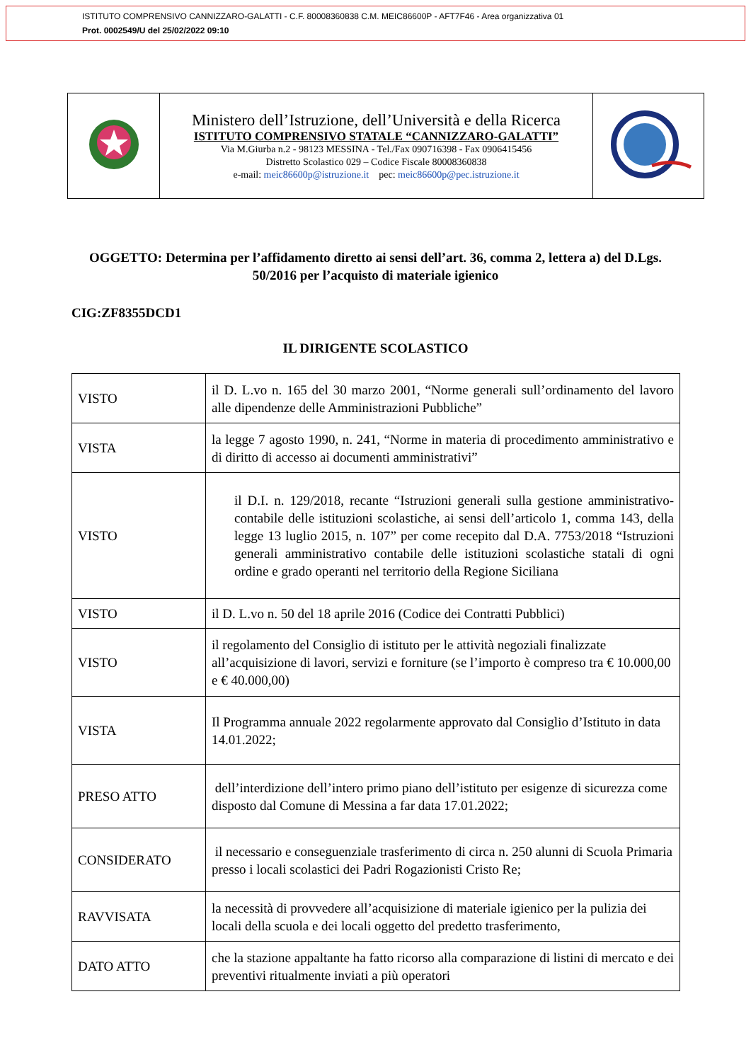ISTITUTO COMPRENSIVO CANNIZZARO-GALATTI - C.F. 80008360838 C.M. MEIC86600P - AFT7F46 - Area organizzativa 01
Prot. 0002549/U del 25/02/2022 09:10
| | Ministero dell’Istruzione, dell’Università e della Ricerca ISTITUTO COMPRENSIVO STATALE “CANNIZZARO-GALATTI” Via M.Giurba n.2 - 98123 MESSINA - Tel./Fax 090716398 - Fax 0906415456 Distretto Scolastico 029 – Codice Fiscale 80008360838 e-mail: meic86600p@istruzione.it pec: meic86600p@pec.istruzione.it | |
OGGETTO: Determina per l’affidamento diretto ai sensi dell’art. 36, comma 2, lettera a) del D.Lgs. 50/2016 per l’acquisto di materiale igienico
CIG:ZF8355DCD1
IL DIRIGENTE SCOLASTICO
| VISTO | il D. L.vo n. 165 del 30 marzo 2001, “Norme generali sull’ordinamento del lavoro alle dipendenze delle Amministrazioni Pubbliche” |
| VISTA | la legge 7 agosto 1990, n. 241, “Norme in materia di procedimento amministrativo e di diritto di accesso ai documenti amministrativi” |
| VISTO | il D.I. n. 129/2018, recante “Istruzioni generali sulla gestione amministrativo-contabile delle istituzioni scolastiche, ai sensi dell’articolo 1, comma 143, della legge 13 luglio 2015, n. 107” per come recepito dal D.A. 7753/2018 “Istruzioni generali amministrativo contabile delle istituzioni scolastiche statali di ogni ordine e grado operanti nel territorio della Regione Siciliana |
| VISTO | il D. L.vo n. 50 del 18 aprile 2016 (Codice dei Contratti Pubblici) |
| VISTO | il regolamento del Consiglio di istituto per le attività negoziali finalizzate all’acquisizione di lavori, servizi e forniture (se l’importo è compreso tra € 10.000,00 e € 40.000,00) |
| VISTA | Il Programma annuale 2022 regolarmente approvato dal Consiglio d’Istituto in data 14.01.2022; |
| PRESO ATTO | dell’interdizione dell’intero primo piano dell’istituto per esigenze di sicurezza come disposto dal Comune di Messina a far data 17.01.2022; |
| CONSIDERATO | il necessario e conseguenziale trasferimento di circa n. 250 alunni di Scuola Primaria presso i locali scolastici dei Padri Rogazionisti Cristo Re; |
| RAVVISATA | la necessità di provvedere all’acquisizione di materiale igienico per la pulizia dei locali della scuola e dei locali oggetto del predetto trasferimento, |
| DATO ATTO | che la stazione appaltante ha fatto ricorso alla comparazione di listini di mercato e dei preventivi ritualmente inviati a più operatori |